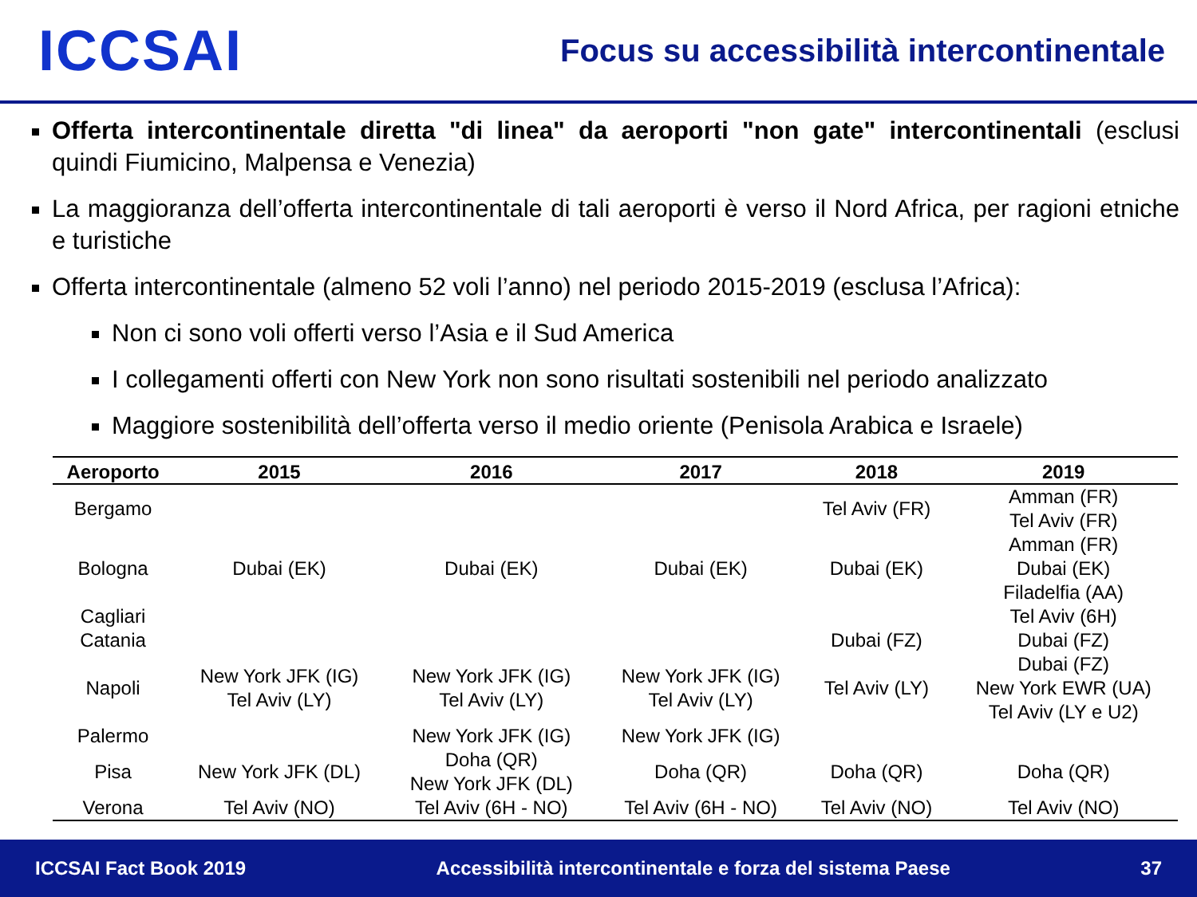ICCSAI
Focus su accessibilità intercontinentale
Offerta intercontinentale diretta "di linea" da aeroporti "non gate" intercontinentali (esclusi quindi Fiumicino, Malpensa e Venezia)
La maggioranza dell’offerta intercontinentale di tali aeroporti è verso il Nord Africa, per ragioni etniche e turistiche
Offerta intercontinentale (almeno 52 voli l’anno) nel periodo 2015-2019 (esclusa l’Africa):
Non ci sono voli offerti verso l’Asia e il Sud America
I collegamenti offerti con New York non sono risultati sostenibili nel periodo analizzato
Maggiore sostenibilità dell’offerta verso il medio oriente (Penisola Arabica e Israele)
| Aeroporto | 2015 | 2016 | 2017 | 2018 | 2019 |
| --- | --- | --- | --- | --- | --- |
| Bergamo | | | | Tel Aviv (FR) | Amman (FR) Tel Aviv (FR) |
| Bologna | Dubai (EK) | Dubai (EK) | Dubai (EK) | Dubai (EK) | Amman (FR) Dubai (EK) Filadelfia (AA) |
| Cagliari | | | | | Tel Aviv (6H) |
| Catania | | | | Dubai (FZ) | Dubai (FZ) |
| Napoli | New York JFK (IG) Tel Aviv (LY) | New York JFK (IG) Tel Aviv (LY) | New York JFK (IG) Tel Aviv (LY) | Tel Aviv (LY) | Dubai (FZ) New York EWR (UA) Tel Aviv (LY e U2) |
| Palermo | | New York JFK (IG) | New York JFK (IG) | | |
| Pisa | New York JFK (DL) | Doha (QR) New York JFK (DL) | Doha (QR) | Doha (QR) | Doha (QR) |
| Verona | Tel Aviv (NO) | Tel Aviv (6H - NO) | Tel Aviv (6H - NO) | Tel Aviv (NO) | Tel Aviv (NO) |
ICCSAI Fact Book 2019 Accessibilità intercontinentale e forza del sistema Paese 37